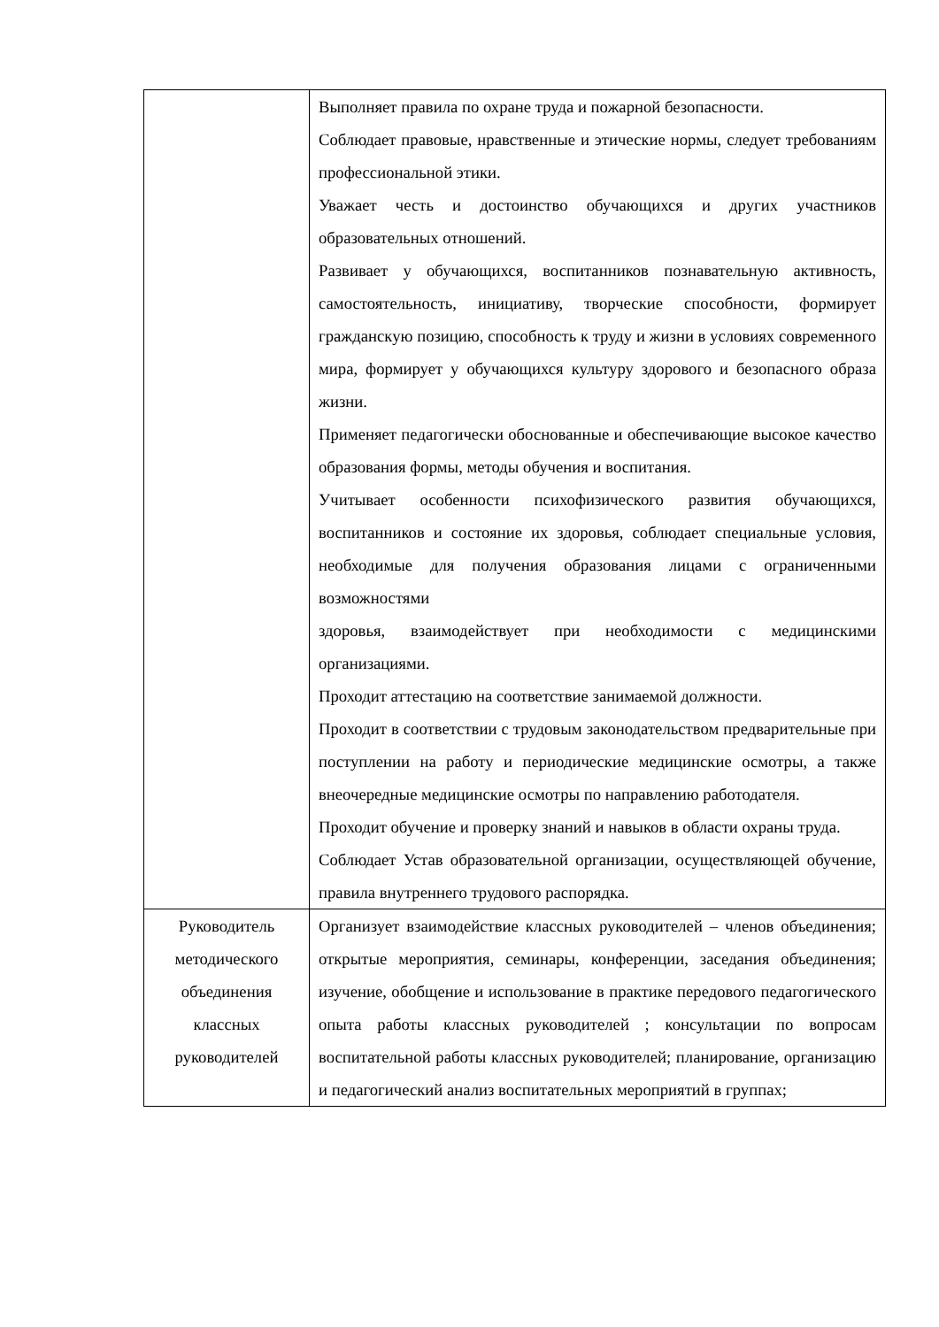| | Выполняет правила по охране труда и пожарной безопасности. Соблюдает правовые, нравственные и этические нормы, следует требованиям профессиональной этики. Уважает честь и достоинство обучающихся и других участников образовательных отношений. Развивает у обучающихся, воспитанников познавательную активность, самостоятельность, инициативу, творческие способности, формирует гражданскую позицию, способность к труду и жизни в условиях современного мира, формирует у обучающихся культуру здорового и безопасного образа жизни. Применяет педагогически обоснованные и обеспечивающие высокое качество образования формы, методы обучения и воспитания. Учитывает особенности психофизического развития обучающихся, воспитанников и состояние их здоровья, соблюдает специальные условия, необходимые для получения образования лицами с ограниченными возможностями здоровья, взаимодействует при необходимости с медицинскими организациями. Проходит аттестацию на соответствие занимаемой должности. Проходит в соответствии с трудовым законодательством предварительные при поступлении на работу и периодические медицинские осмотры, а также внеочередные медицинские осмотры по направлению работодателя. Проходит обучение и проверку знаний и навыков в области охраны труда. Соблюдает Устав образовательной организации, осуществляющей обучение, правила внутреннего трудового распорядка. |
| Руководитель методического объединения классных руководителей | Организует взаимодействие классных руководителей – членов объединения; открытые мероприятия, семинары, конференции, заседания объединения; изучение, обобщение и использование в практике передового педагогического опыта работы классных руководителей ; консультации по вопросам воспитательной работы классных руководителей; планирование, организацию и педагогический анализ воспитательных мероприятий в группах; |